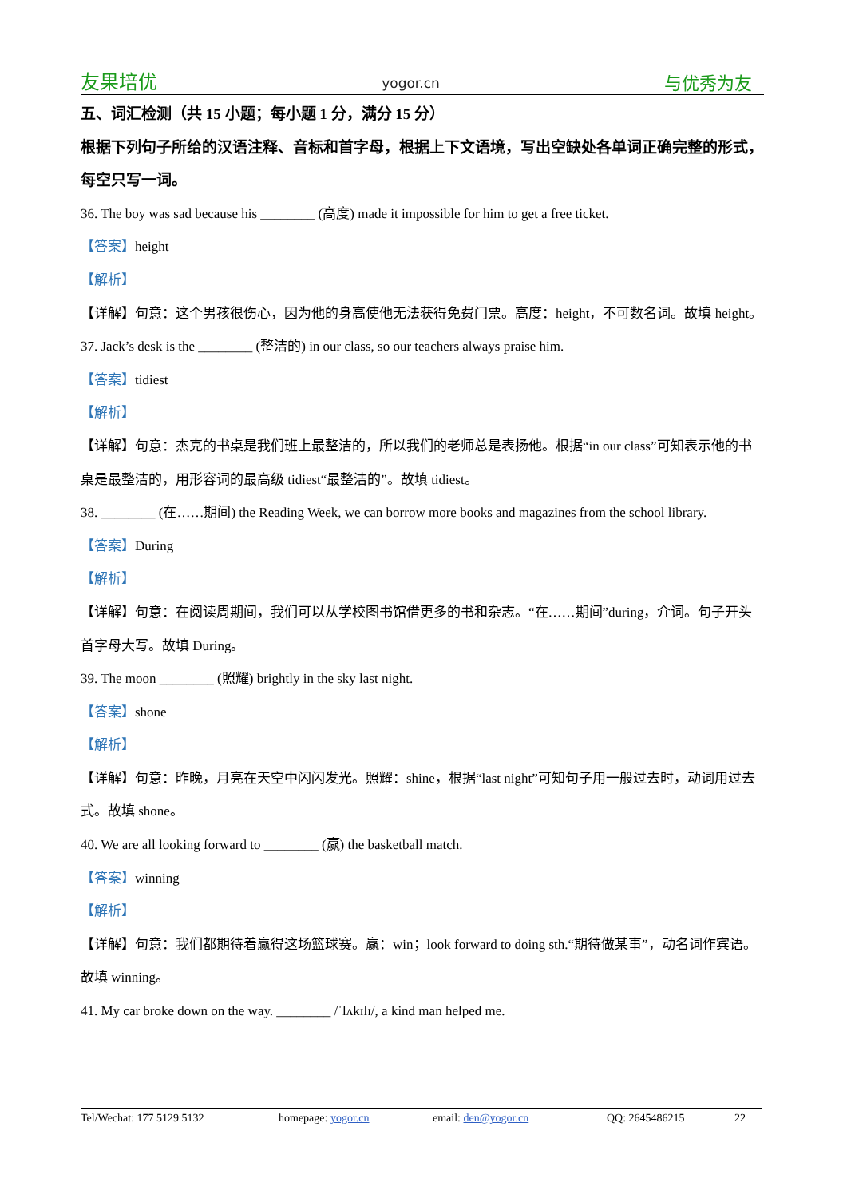友果培优 yogor.cn 与优秀为友
五、词汇检测（共 15 小题；每小题 1 分，满分 15 分）
根据下列句子所给的汉语注释、音标和首字母，根据上下文语境，写出空缺处各单词正确完整的形式，每空只写一词。
36. The boy was sad because his ________ (高度) made it impossible for him to get a free ticket.
【答案】height
【解析】
【详解】句意：这个男孩很伤心，因为他的身高使他无法获得免费门票。高度：height，不可数名词。故填 height。
37. Jack’s desk is the ________ (整洁的) in our class, so our teachers always praise him.
【答案】tidiest
【解析】
【详解】句意：杰克的书桌是我们班上最整洁的，所以我们的老师总是表扬他。根据“in our class”可知表示他的书桌是最整洁的，用形容词的最高级 tidiest“最整洁的”。故填 tidiest。
38. ________ (在……期间) the Reading Week, we can borrow more books and magazines from the school library.
【答案】During
【解析】
【详解】句意：在阅读周期间，我们可以从学校图书馆借更多的书和杂志。“在……期间”during，介词。句子开头首字母大写。故填 During。
39. The moon ________ (照耀) brightly in the sky last night.
【答案】shone
【解析】
【详解】句意：昨晚，月亮在天空中闪闪发光。照耀：shine，根据“last night”可知句子用一般过去时，动词用过去式。故填 shone。
40. We are all looking forward to ________ (赢) the basketball match.
【答案】winning
【解析】
【详解】句意：我们都期待着赢得这场篮球赛。赢：win；look forward to doing sth.“期待做某事”，动名词作宾语。故填 winning。
41. My car broke down on the way. ________ /ˈlʌkɪlɪ/, a kind man helped me.
Tel/Wechat: 177 5129 5132 homepage: yogor.cn email: den@yogor.cn QQ: 2645486215 22